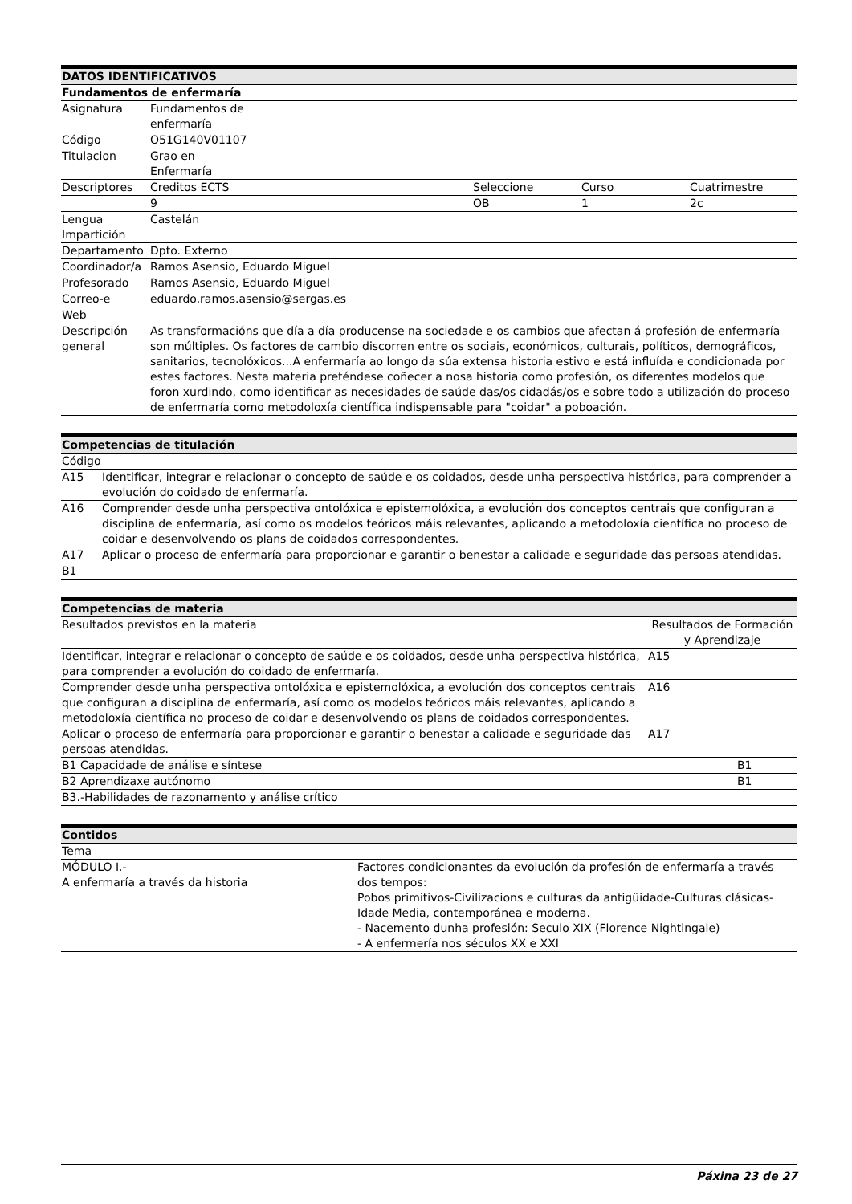| DATOS IDENTIFICATIVOS | | | | |
| --- | --- | --- | --- | --- |
| Fundamentos de enfermaría | | | | |
| Asignatura | Fundamentos de enfermaría | | | |
| Código | O51G140V01107 | | | |
| Titulacion | Grao en Enfermaría | | | |
| Descriptores | Creditos ECTS | Seleccione | Curso | Cuatrimestre |
| | 9 | OB | 1 | 2c |
| Lengua Impartición | Castelán | | | |
| Departamento | Dpto. Externo | | | |
| Coordinador/a | Ramos Asensio, Eduardo Miguel | | | |
| Profesorado | Ramos Asensio, Eduardo Miguel | | | |
| Correo-e | eduardo.ramos.asensio@sergas.es | | | |
| Web | | | | |
| Descripción general | As transformacións que día a día producense na sociedade e os cambios que afectan á profesión de enfermaría son múltiples. Os factores de cambio discorren entre os sociais, económicos, culturais, políticos, demográficos, sanitarios, tecnolóxicos...A enfermaría ao longo da súa extensa historia estivo e está influída e condicionada por estes factores. Nesta materia preténdese coñecer a nosa historia como profesión, os diferentes modelos que foron xurdindo, como identificar as necesidades de saúde das/os cidadás/os e sobre todo a utilización do proceso de enfermaría como metodoloxía científica indispensable para "coidar" a poboación. | | | |
| Competencias de titulación | |
| --- | --- |
| Código | |
| A15 | Identificar, integrar e relacionar o concepto de saúde e os coidados, desde unha perspectiva histórica, para comprender a evolución do coidado de enfermaría. |
| A16 | Comprender desde unha perspectiva ontolóxica e epistemolóxica, a evolución dos conceptos centrais que configuran a disciplina de enfermaría, así como os modelos teóricos máis relevantes, aplicando a metodoloxía científica no proceso de coidar e desenvolvendo os plans de coidados correspondentes. |
| A17 | Aplicar o proceso de enfermaría para proporcionar e garantir o benestar a calidade e seguridade das persoas atendidas. |
| B1 | |
| Competencias de materia | |
| --- | --- |
| Resultados previstos en la materia | Resultados de Formación y Aprendizaje |
| Identificar, integrar e relacionar o concepto de saúde e os coidados, desde unha perspectiva histórica, para comprender a evolución do coidado de enfermaría. | A15 |
| Comprender desde unha perspectiva ontolóxica e epistemolóxica, a evolución dos conceptos centrais que configuran a disciplina de enfermaría, así como os modelos teóricos máis relevantes, aplicando a metodoloxía científica no proceso de coidar e desenvolvendo os plans de coidados correspondentes. | A16 |
| Aplicar o proceso de enfermaría para proporcionar e garantir o benestar a calidade e seguridade das persoas atendidas. | A17 |
| B1 Capacidade de análise e síntese | B1 |
| B2 Aprendizaxe autónomo | B1 |
| B3.-Habilidades de razonamento y análise crítico | |
| Contidos | |
| --- | --- |
| Tema | |
| MÓDULO I.- A enfermaría a través da historia | Factores condicionantes da evolución da profesión de enfermaría a través dos tempos: Pobos primitivos-Civilizacions e culturas da antigüidade-Culturas clásicas-Idade Media, contemporánea e moderna. - Nacemento dunha profesión: Seculo XIX (Florence Nightingale) - A enfermería nos séculos XX e XXI |
Páxina 23 de 27